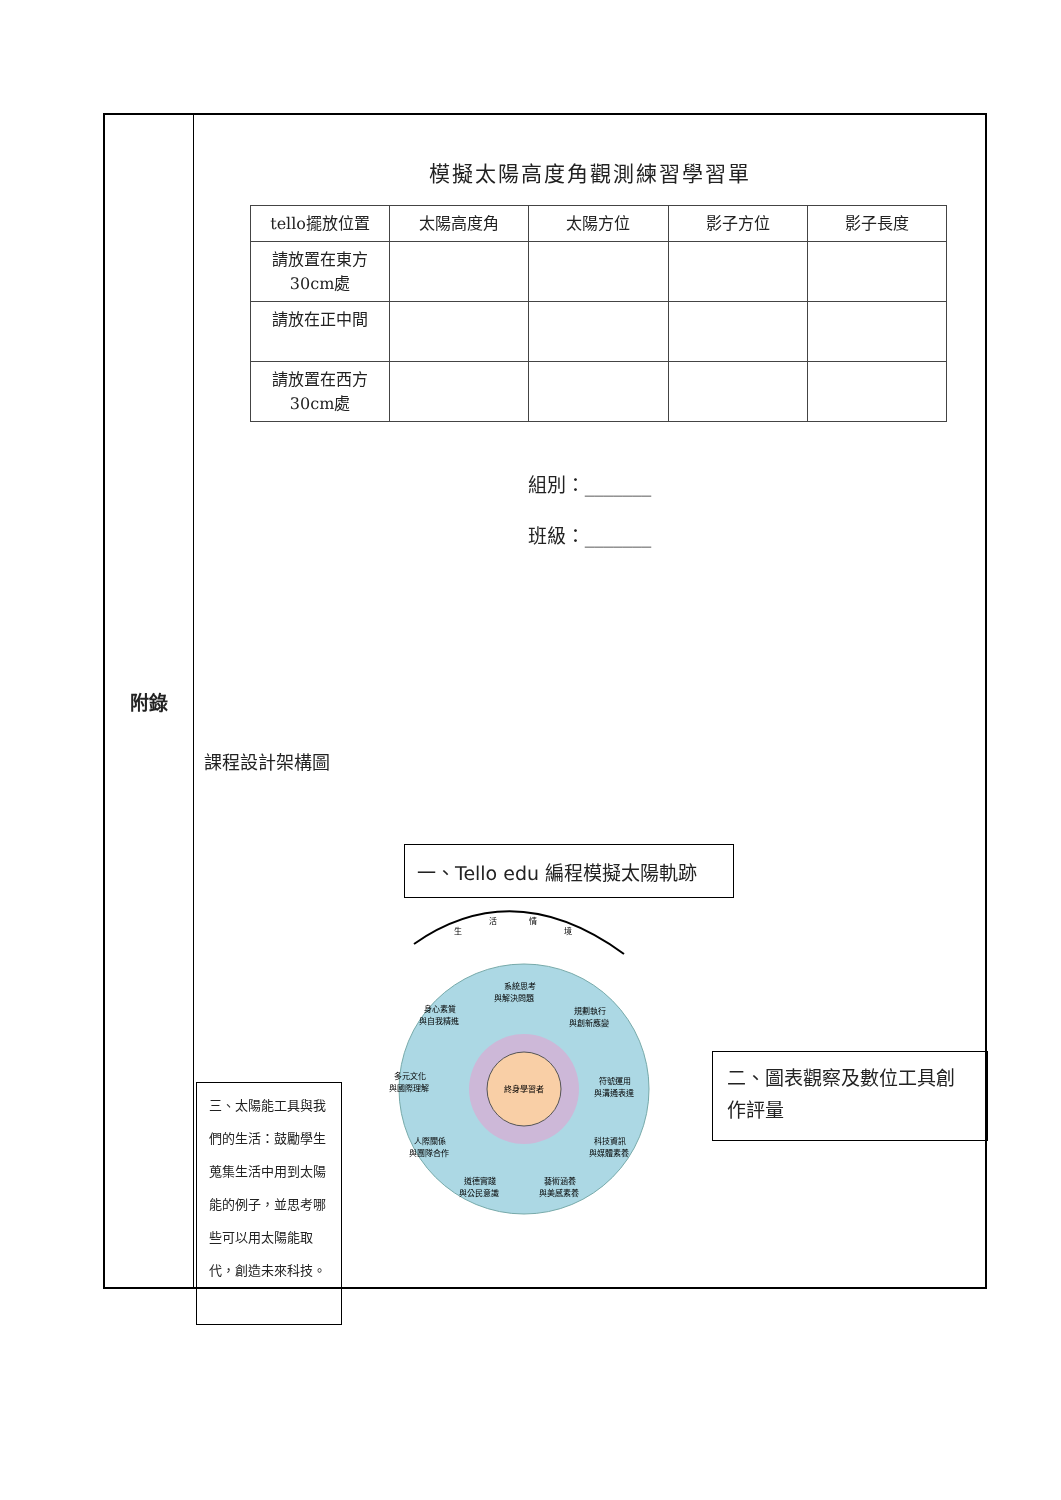附錄
模擬太陽高度角觀測練習學習單
| tello擺放位置 | 太陽高度角 | 太陽方位 | 影子方位 | 影子長度 |
| --- | --- | --- | --- | --- |
| 請放置在東方 30cm處 | | | | |
| 請放在正中間 | | | | |
| 請放置在西方 30cm處 | | | | |
組別：_______
班級：_______
課程設計架構圖
一、Tello edu 編程模擬太陽軌跡
三、太陽能工具與我們的生活：鼓勵學生蒐集生活中用到太陽能的例子，並思考哪些可以用太陽能取代，創造未來科技。
二、圖表觀察及數位工具創作評量
生
活
情
境
終身學習者
系統思考
與解決問題
規劃執行
與創新應變
符號運用
與溝通表達
科技資訊
與媒體素養
藝術涵養
與美感素養
道德實踐
與公民意識
人際關係
與團隊合作
多元文化
與國際理解
身心素質
與自我精進